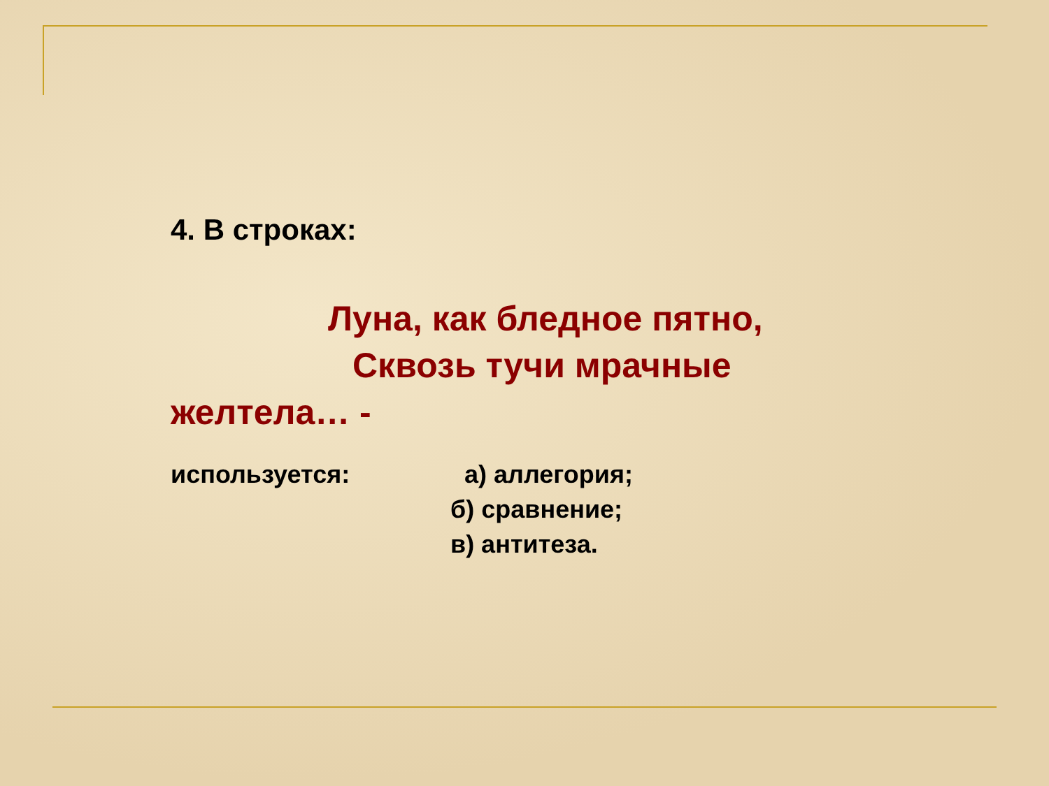4. В строках:
Луна, как бледное пятно,
Сквозь тучи мрачные
желтела… -
используется: а) аллегория;
б) сравнение;
в) антитеза.